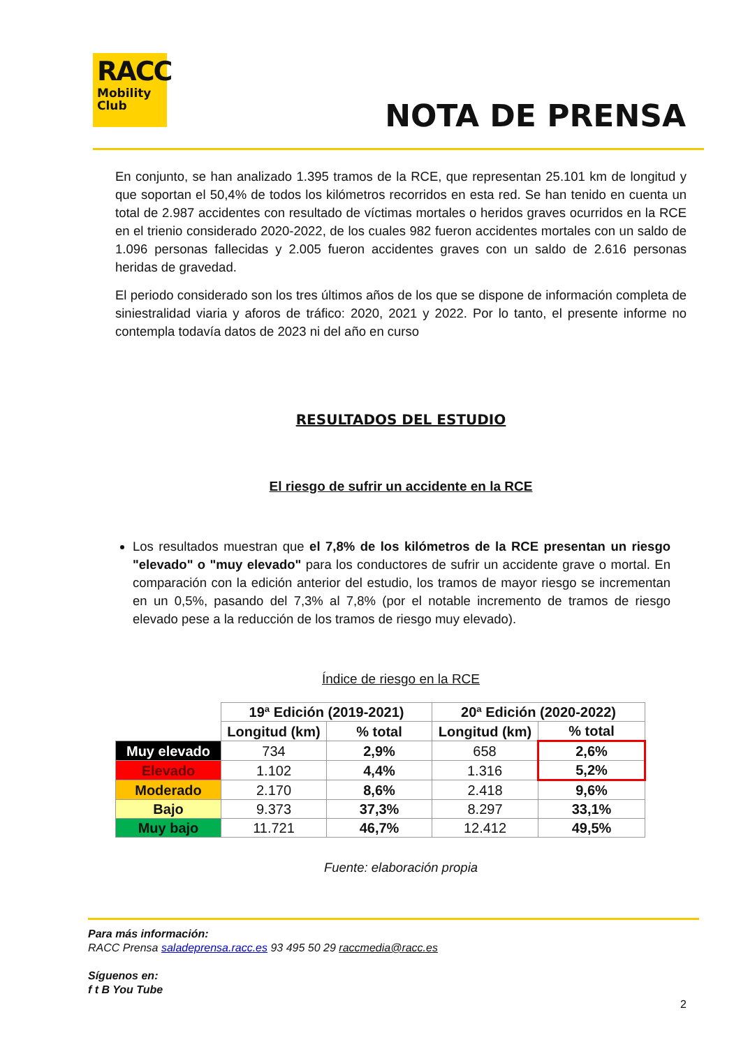RACC
Mobility
Club
NOTA DE PRENSA
En conjunto, se han analizado 1.395 tramos de la RCE, que representan 25.101 km de longitud y que soportan el 50,4% de todos los kilómetros recorridos en esta red. Se han tenido en cuenta un total de 2.987 accidentes con resultado de víctimas mortales o heridos graves ocurridos en la RCE en el trienio considerado 2020-2022, de los cuales 982 fueron accidentes mortales con un saldo de 1.096 personas fallecidas y 2.005 fueron accidentes graves con un saldo de 2.616 personas heridas de gravedad.
El periodo considerado son los tres últimos años de los que se dispone de información completa de siniestralidad viaria y aforos de tráfico: 2020, 2021 y 2022. Por lo tanto, el presente informe no contempla todavía datos de 2023 ni del año en curso
RESULTADOS DEL ESTUDIO
El riesgo de sufrir un accidente en la RCE
Los resultados muestran que el 7,8% de los kilómetros de la RCE presentan un riesgo "elevado" o "muy elevado" para los conductores de sufrir un accidente grave o mortal. En comparación con la edición anterior del estudio, los tramos de mayor riesgo se incrementan en un 0,5%, pasando del 7,3% al 7,8% (por el notable incremento de tramos de riesgo elevado pese a la reducción de los tramos de riesgo muy elevado).
Índice de riesgo en la RCE
| | 19ª Edición (2019-2021) | | 20ª Edición (2020-2022) | |
| --- | --- | --- | --- | --- |
| | Longitud (km) | % total | Longitud (km) | % total |
| Muy elevado | 734 | 2,9% | 658 | 2,6% |
| Elevado | 1.102 | 4,4% | 1.316 | 5,2% |
| Moderado | 2.170 | 8,6% | 2.418 | 9,6% |
| Bajo | 9.373 | 37,3% | 8.297 | 33,1% |
| Muy bajo | 11.721 | 46,7% | 12.412 | 49,5% |
Fuente: elaboración propia
Para más información:
RACC Prensa saladeprensa.racc.es 93 495 50 29 raccmedia@racc.es
Síguenos en:
f t B You Tube
2